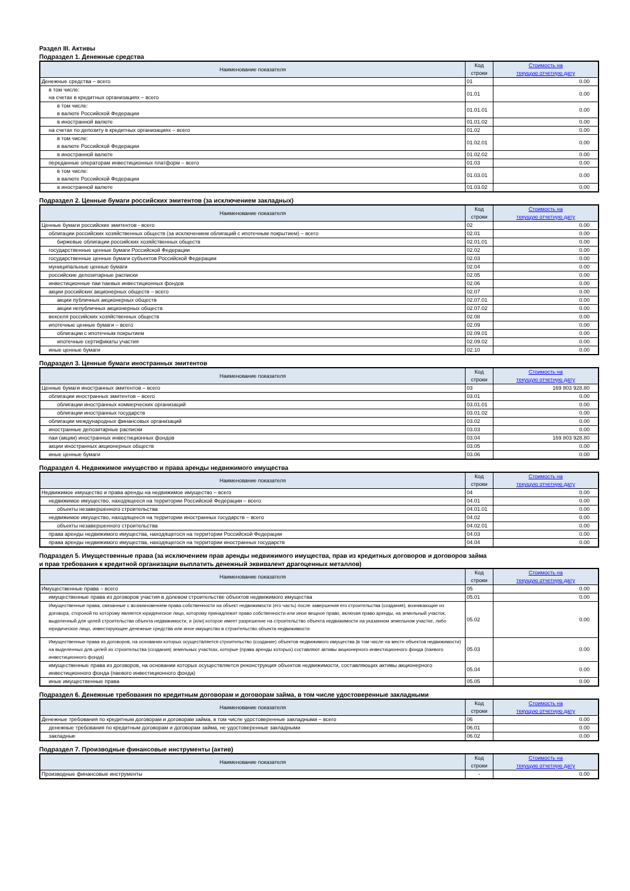Раздел III. Активы
Подраздел 1. Денежные средства
| Наименование показателя | Код строки | Стоимость на текущую отчетную дату |
| --- | --- | --- |
| Денежные средства – всего | 01 | 0.00 |
| в том числе: на счетах в кредитных организациях – всего | 01.01 | 0.00 |
| в том числе: в валюте Российской Федерации | 01.01.01 | 0.00 |
| в иностранной валюте | 01.01.02 | 0.00 |
| на счетах по депозиту в кредитных организациях – всего | 01.02 | 0.00 |
| в том числе: в валюте Российской Федерации | 01.02.01 | 0.00 |
| в иностранной валюте | 01.02.02 | 0.00 |
| переданные операторам инвестиционных платформ – всего | 01.03 | 0.00 |
| в том числе: в валюте Российской Федерации | 01.03.01 | 0.00 |
| в иностранной валюте | 01.03.02 | 0.00 |
Подраздел 2. Ценные бумаги российских эмитентов (за исключением закладных)
| Наименование показателя | Код строки | Стоимость на текущую отчетную дату |
| --- | --- | --- |
| Ценные бумаги российских эмитентов - всего | 02 | 0.00 |
| облигации российских хозяйственных обществ (за исключением облигаций с ипотечным покрытием) – всего | 02.01 | 0.00 |
| биржевые облигации российских хозяйственных обществ | 02.01.01 | 0.00 |
| государственные ценные бумаги Российской Федерации | 02.02 | 0.00 |
| государственные ценные бумаги субъектов Российской Федерации | 02.03 | 0.00 |
| муниципальные ценные бумаги | 02.04 | 0.00 |
| российские депозитарные расписки | 02.05 | 0.00 |
| инвестиционные паи паевых инвестиционных фондов | 02.06 | 0.00 |
| акции российских акционерных обществ – всего | 02.07 | 0.00 |
| акции публичных акционерных обществ | 02.07.01 | 0.00 |
| акции непубличных акционерных обществ | 02.07.02 | 0.00 |
| векселя российских хозяйственных обществ | 02.08 | 0.00 |
| ипотечные ценные бумаги – всего | 02.09 | 0.00 |
| облигации с ипотечным покрытием | 02.09.01 | 0.00 |
| ипотечные сертификаты участия | 02.09.02 | 0.00 |
| иные ценные бумаги | 02.10 | 0.00 |
Подраздел 3. Ценные бумаги иностранных эмитентов
| Наименование показателя | Код строки | Стоимость на текущую отчетную дату |
| --- | --- | --- |
| Ценные бумаги иностранных эмитентов – всего | 03 | 169 803 928.80 |
| облигации иностранных эмитентов – всего | 03.01 | 0.00 |
| облигации иностранных коммерческих организаций | 03.01.01 | 0.00 |
| облигации иностранных государств | 03.01.02 | 0.00 |
| облигации международных финансовых организаций | 03.02 | 0.00 |
| иностранные депозитарные расписки | 03.03 | 0.00 |
| паи (акции) иностранных инвестиционных фондов | 03.04 | 169 803 928.80 |
| акции иностранных акционерных обществ | 03.05 | 0.00 |
| иные ценные бумаги | 03.06 | 0.00 |
Подраздел 4. Недвижимое имущество и права аренды недвижимого имущества
| Наименование показателя | Код строки | Стоимость на текущую отчетную дату |
| --- | --- | --- |
| Недвижимое имущество и права аренды на недвижимое имущество – всего | 04 | 0.00 |
| недвижимое имущество, находящееся на территории Российской Федерации – всего | 04.01 | 0.00 |
| объекты незавершенного строительства | 04.01.01 | 0.00 |
| недвижимое имущество, находящееся на территории иностранных государств – всего | 04.02 | 0.00 |
| объекты незавершенного строительства | 04.02.01 | 0.00 |
| права аренды недвижимого имущества, находящегося на территории Российской Федерации | 04.03 | 0.00 |
| права аренды недвижимого имущества, находящегося на территории иностранных государств | 04.04 | 0.00 |
Подраздел 5. Имущественные права (за исключением прав аренды недвижимого имущества, прав из кредитных договоров и договоров займа
и прав требования к кредитной организации выплатить денежный эквивалент драгоценных металлов)
| Наименование показателя | Код строки | Стоимость на текущую отчетную дату |
| --- | --- | --- |
| Имущественные права – всего | 05 | 0.00 |
| имущественные права из договоров участия в долевом строительстве объектов недвижимого имущества | 05.01 | 0.00 |
| Имущественные права, связанные с возникновением права собственности на объект недвижимости (его часть) после завершения его строительства (создания), возникающие из договора, стороной по которому является юридическое лицо, которому принадлежит право собственности или иное вещное право, включая право аренды, на земельный участок, выделенный для целей строительства объекта недвижимости, и (или) которое имеет разрешение на строительство объекта недвижимости на указанном земельном участке, либо юридическое лицо, инвестирующее денежные средства или иное имущество в строительство объекта недвижимости | 05.02 | 0.00 |
| Имущественные права из договоров, на основании которых осуществляется строительство (создание) объектов недвижимого имущества (в том числе на месте объектов недвижимости) на выделенных для целей их строительства (создания) земельных участках, которые (права аренды которых) составляют активы акционерного инвестиционного фонда (паевого инвестиционного фонда) | 05.03 | 0.00 |
| имущественные права из договоров, на основании которых осуществляется реконструкция объектов недвижимости, составляющих активы акционерного инвестиционного фонда (паевого инвестиционного фонда) | 05.04 | 0.00 |
| иные имущественные права | 05.05 | 0.00 |
Подраздел 6. Денежные требования по кредитным договорам и договорам займа, в том числе удостоверенные закладными
| Наименование показателя | Код строки | Стоимость на текущую отчетную дату |
| --- | --- | --- |
| Денежные требования по кредитным договорам и договорам займа, в том числе удостоверенные закладными – всего | 06 | 0.00 |
| денежные требования по кредитным договорам и договорам займа, не удостоверенные закладными | 06.01 | 0.00 |
| закладные | 06.02 | 0.00 |
Подраздел 7. Производные финансовые инструменты (актив)
| Наименование показателя | Код строки | Стоимость на текущую отчетную дату |
| --- | --- | --- |
| Производные финансовые инструменты | - | 0.00 |